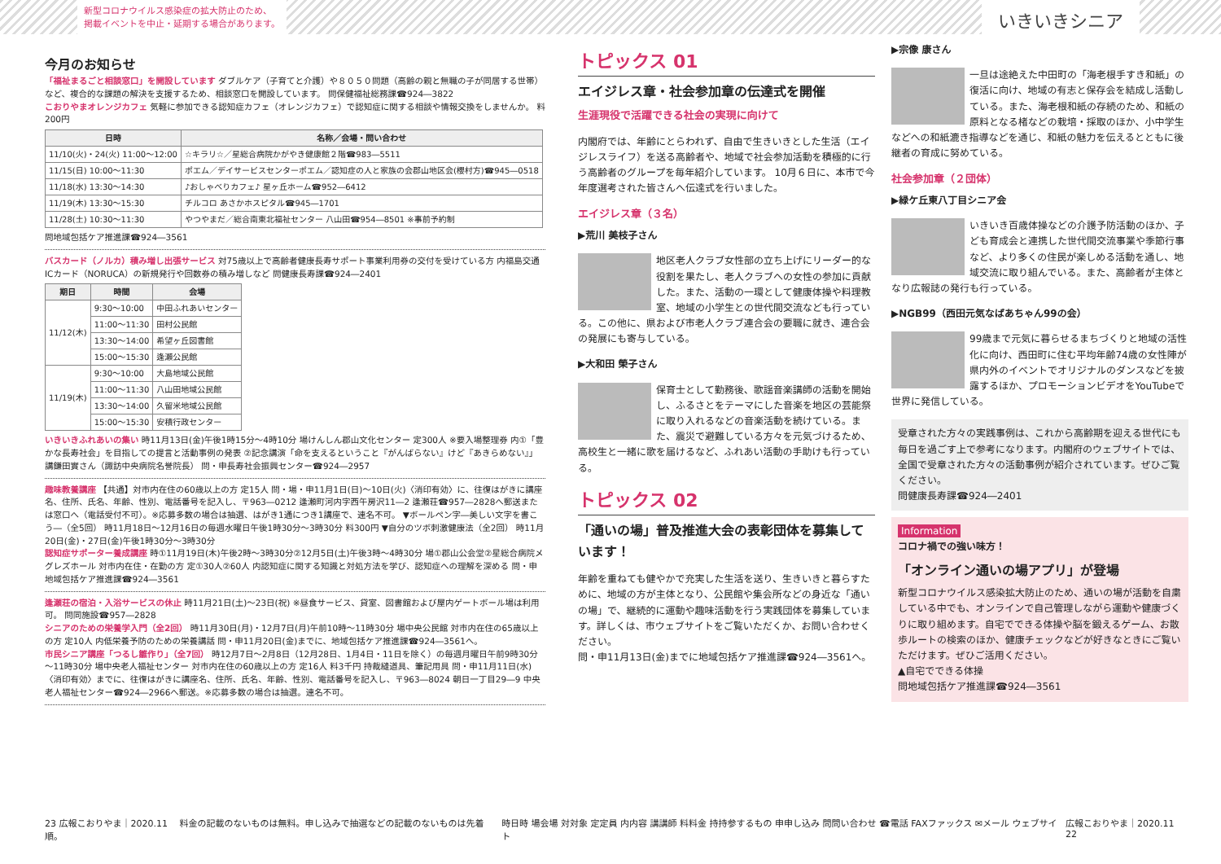新型コロナウイルス感染症の拡大防止のため、
掲載イベントを中止・延期する場合があります。
いきいきシニア
今月のお知らせ
「福祉まるごと相談窓口」を開設しています ダブルケア（子育てと介護）や８０５０問題（高齢の親と無職の子が同居する世帯）など、複合的な課題の解決を支援するため、相談窓口を開設しています。 問保健福祉総務課☎924―3822
こおりやまオレンジカフェ 気軽に参加できる認知症カフェ（オレンジカフェ）で認知症に関する相談や情報交換をしませんか。 料200円
| 日時 | 名称／会場・問い合わせ |
| --- | --- |
| 11/10(火)・24(火) 11:00～12:00 | ☆キラリ☆／星総合病院かがやき健康館２階☎983―5511 |
| 11/15(日) 10:00～11:30 | ポエム／デイサービスセンターポエム／認知症の人と家族の会郡山地区会(櫻村方)☎945―0518 |
| 11/18(水) 13:30～14:30 | ♪おしゃべりカフェ♪ 星ヶ丘ホーム☎952―6412 |
| 11/19(木) 13:30～15:30 | チルコロ あさかホスピタル☎945―1701 |
| 11/28(土) 10:30～11:30 | やつやまだ／総合南東北福祉センター 八山田☎954―8501 ※事前予約制 |
問地域包括ケア推進課☎924―3561
バスカード（ノルカ）積み増し出張サービス 対75歳以上で高齢者健康長寿サポート事業利用券の交付を受けている方 内福島交通ICカード（NORUCA）の新規発行や回数券の積み増しなど 問健康長寿課☎924―2401
| 期日 | 時間 | 会場 |
| --- | --- | --- |
| 11/12(木) | 9:30～10:00 | 中田ふれあいセンター |
| | 11:00～11:30 | 田村公民館 |
| | 13:30～14:00 | 希望ヶ丘図書館 |
| | 15:00～15:30 | 逢瀬公民館 |
| 11/19(木) | 9:30～10:00 | 大島地域公民館 |
| | 11:00～11:30 | 八山田地域公民館 |
| | 13:30～14:00 | 久留米地域公民館 |
| | 15:00～15:30 | 安積行政センター |
いきいきふれあいの集い 時11月13日(金)午後1時15分～4時10分 場けんしん郡山文化センター 定300人 ※要入場整理券 内①「豊かな長寿社会」を目指しての提言と活動事例の発表 ②記念講演「命を支えるということ『がんばらない』けど『あきらめない』」 講鎌田實さん（諏訪中央病院名誉院長） 問・申長寿社会振興センター☎924―2957
趣味教養講座 【共通】対市内在住の60歳以上の方 定15人 問・場・申11月1日(日)～10日(火)〈消印有効〉に、往復はがきに講座名、住所、氏名、年齢、性別、電話番号を記入し、〒963―0212 逢瀬町河内字西午房沢11―2 逢瀬荘☎957―2828へ郵送または窓口へ（電話受付不可）。※応募多数の場合は抽選、はがき1通につき1講座で、連名不可。 ▼ボールペン字―美しい文字を書こう―（全5回） 時11月18日～12月16日の毎週水曜日午後1時30分～3時30分 料300円 ▼自分のツボ刺激健康法（全2回） 時11月20日(金)・27日(金)午後1時30分～3時30分
認知症サポーター養成講座 時①11月19日(木)午後2時～3時30分②12月5日(土)午後3時～4時30分 場①郡山公会堂②星総合病院メグレズホール 対市内在住・在勤の方 定①30人②60人 内認知症に関する知識と対処方法を学び、認知症への理解を深める 問・申地域包括ケア推進課☎924―3561
逢瀬荘の宿泊・入浴サービスの休止 時11月21日(土)～23日(祝) ※昼食サービス、貸室、図書館および屋内ゲートボール場は利用可。 問同施設☎957―2828
シニアのための栄養学入門（全2回） 時11月30日(月)・12月7日(月)午前10時～11時30分 場中央公民館 対市内在住の65歳以上の方 定10人 内低栄養予防のための栄養講話 問・申11月20日(金)までに、地域包括ケア推進課☎924―3561へ。
市民シニア講座「つるし雛作り」（全7回） 時12月7日～2月8日（12月28日、1月4日・11日を除く）の毎週月曜日午前9時30分～11時30分 場中央老人福祉センター 対市内在住の60歳以上の方 定16人 料3千円 持裁縫道具、筆記用具 問・申11月11日(水)〈消印有効〉までに、往復はがきに講座名、住所、氏名、年齢、性別、電話番号を記入し、〒963―8024 朝日一丁目29―9 中央老人福祉センター☎924―2966へ郵送。※応募多数の場合は抽選。連名不可。
トピックス 01
エイジレス章・社会参加章の伝達式を開催
生涯現役で活躍できる社会の実現に向けて
内閣府では、年齢にとらわれず、自由で生きいきとした生活（エイジレスライフ）を送る高齢者や、地域で社会参加活動を積極的に行う高齢者のグループを毎年紹介しています。 10月６日に、本市で今年度選考された皆さんへ伝達式を行いました。
エイジレス章（３名）
▶荒川 美枝子さん
地区老人クラブ女性部の立ち上げにリーダー的な役割を果たし、老人クラブへの女性の参加に貢献した。また、活動の一環として健康体操や料理教室、地域の小学生との世代間交流なども行っている。この他に、県および市老人クラブ連合会の要職に就き、連合会の発展にも寄与している。
▶大和田 榮子さん
保育士として勤務後、歌謡音楽講師の活動を開始し、ふるさとをテーマにした音楽を地区の芸能祭に取り入れるなどの音楽活動を続けている。また、震災で避難している方々を元気づけるため、高校生と一緒に歌を届けるなど、ふれあい活動の手助けも行っている。
トピックス 02
「通いの場」普及推進大会の表彰団体を募集しています！
年齢を重ねても健やかで充実した生活を送り、生きいきと暮らすために、地域の方が主体となり、公民館や集会所などの身近な「通いの場」で、継続的に運動や趣味活動を行う実践団体を募集しています。詳しくは、市ウェブサイトをご覧いただくか、お問い合わせください。
問・申11月13日(金)までに地域包括ケア推進課☎924―3561へ。
▶宗像 康さん
一旦は途絶えた中田町の「海老根手すき和紙」の復活に向け、地域の有志と保存会を結成し活動している。また、海老根和紙の存続のため、和紙の原料となる楮などの栽培・採取のほか、小中学生などへの和紙漉き指導などを通じ、和紙の魅力を伝えるとともに後継者の育成に努めている。
社会参加章（２団体）
▶緑ケ丘東八丁目シニア会
いきいき百歳体操などの介護予防活動のほか、子ども育成会と連携した世代間交流事業や季節行事など、より多くの住民が楽しめる活動を通し、地域交流に取り組んでいる。また、高齢者が主体となり広報誌の発行も行っている。
▶NGB99（西田元気なばあちゃん99の会）
99歳まで元気に暮らせるまちづくりと地域の活性化に向け、西田町に住む平均年齢74歳の女性陣が県内外のイベントでオリジナルのダンスなどを披露するほか、プロモーションビデオをYouTubeで世界に発信している。
受章された方々の実践事例は、これから高齢期を迎える世代にも毎日を過ごす上で参考になります。内閣府のウェブサイトでは、全国で受章された方々の活動事例が紹介されています。ぜひご覧ください。
問健康長寿課☎924―2401
Information
コロナ禍での強い味方！
「オンライン通いの場アプリ」が登場
新型コロナウイルス感染拡大防止のため、通いの場が活動を自粛している中でも、オンラインで自己管理しながら運動や健康づくりに取り組めます。自宅でできる体操や脳を鍛えるゲーム、お散歩ルートの検索のほか、健康チェックなどが好きなときにご覧いただけます。ぜひご活用ください。
▲自宅でできる体操
問地域包括ケア推進課☎924―3561
23 広報こおりやま｜2020.11 　料金の記載のないものは無料。申し込みで抽選などの記載のないものは先着順。 時日時 場会場 対対象 定定員 内内容 講講師 料料金 持持参するもの 申申し込み 問問い合わせ ☎電話 FAXファックス ✉メール ウェブサイト 広報こおりやま｜2020.11 22